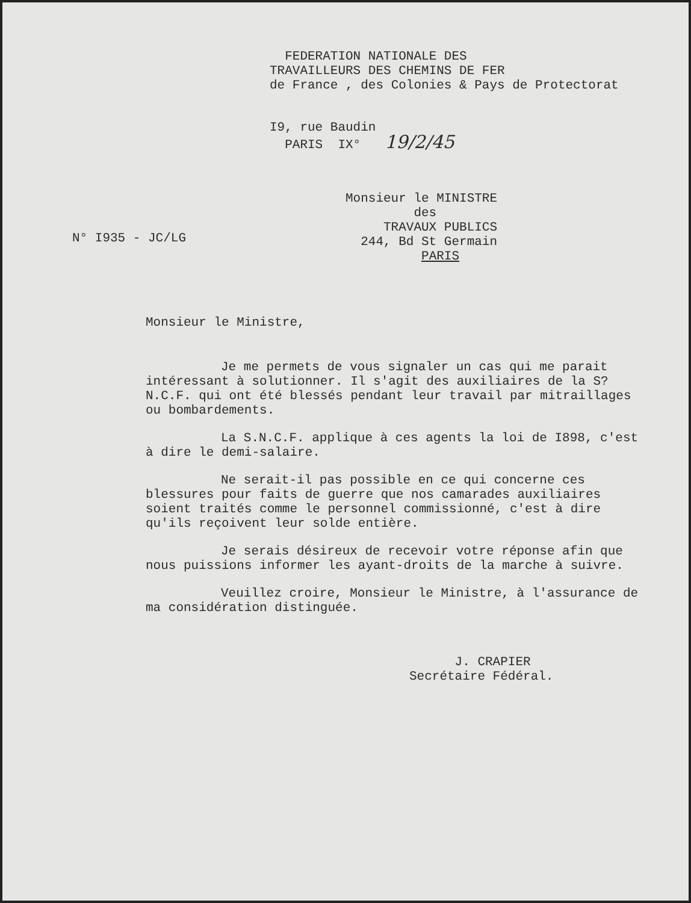FEDERATION NATIONALE DES TRAVAILLEURS DES CHEMINS DE FER de France , des Colonies & Pays de Protectorat
I9, rue Baudin PARIS IX° 19/2/45
Monsieur le MINISTRE des TRAVAUX PUBLICS 244, Bd St Germain PARIS
N° I935 - JC/LG
Monsieur le Ministre,
Je me permets de vous signaler un cas qui me parait intéressant à solutionner. Il s'agit des auxiliaires de la S?N.C.F. qui ont été blessés pendant leur travail par mitraillages ou bombardements.
La S.N.C.F. applique à ces agents la loi de I898, c'est à dire le demi-salaire.
Ne serait-il pas possible en ce qui concerne ces blessures pour faits de guerre que nos camarades auxiliaires soient traités comme le personnel commissionné, c'est à dire qu'ils reçoivent leur solde entière.
Je serais désireux de recevoir votre réponse afin que nous puissions informer les ayant-droits de la marche à suivre.
Veuillez croire, Monsieur le Ministre, à l'assurance de ma considération distinguée.
J. CRAPIER Secrétaire Fédéral.